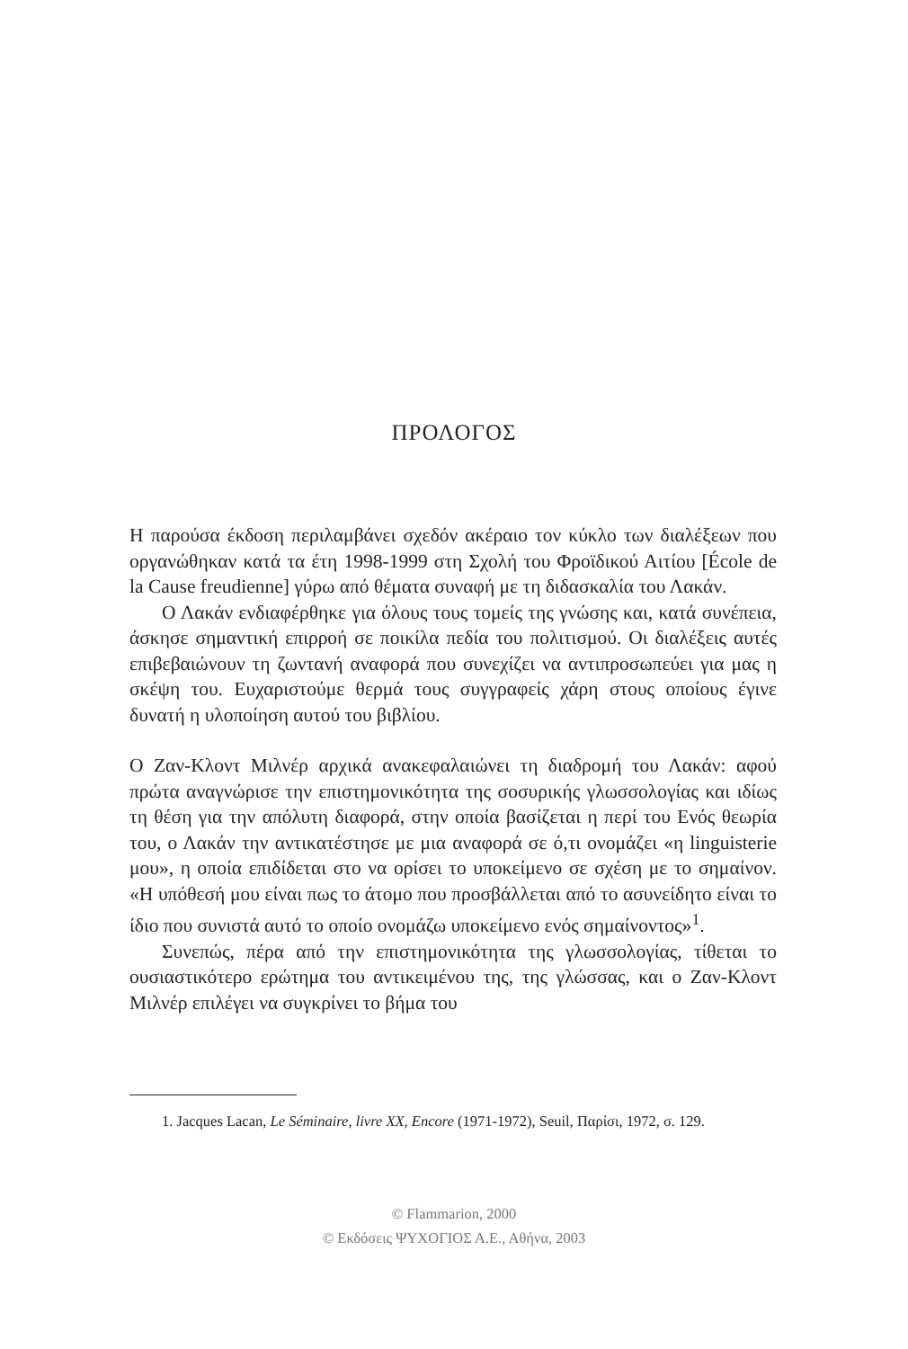ΠΡΟΛΟΓΟΣ
Η παρούσα έκδοση περιλαμβάνει σχεδόν ακέραιο τον κύκλο των διαλέξεων που οργανώθηκαν κατά τα έτη 1998-1999 στη Σχολή του Φροϊδικού Αιτίου [École de la Cause freudienne] γύρω από θέματα συναφή με τη διδασκαλία του Λακάν.
Ο Λακάν ενδιαφέρθηκε για όλους τους τομείς της γνώσης και, κατά συνέπεια, άσκησε σημαντική επιρροή σε ποικίλα πεδία του πολιτισμού. Οι διαλέξεις αυτές επιβεβαιώνουν τη ζωντανή αναφορά που συνεχίζει να αντιπροσωπεύει για μας η σκέψη του. Ευχαριστούμε θερμά τους συγγραφείς χάρη στους οποίους έγινε δυνατή η υλοποίηση αυτού του βιβλίου.
Ο Ζαν-Κλοντ Μιλνέρ αρχικά ανακεφαλαιώνει τη διαδρομή του Λακάν: αφού πρώτα αναγνώρισε την επιστημονικότητα της σοσυρικής γλωσσολογίας και ιδίως τη θέση για την απόλυτη διαφορά, στην οποία βασίζεται η περί του Ενός θεωρία του, ο Λακάν την αντικατέστησε με μια αναφορά σε ό,τι ονομάζει «η linguisterie μου», η οποία επιδίδεται στο να ορίσει το υποκείμενο σε σχέση με το σημαίνον. «Η υπόθεσή μου είναι πως το άτομο που προσβάλλεται από το ασυνείδητο είναι το ίδιο που συνιστά αυτό το οποίο ονομάζω υποκείμενο ενός σημαίνοντος»<sup>1</sup>.
Συνεπώς, πέρα από την επιστημονικότητα της γλωσσολογίας, τίθεται το ουσιαστικότερο ερώτημα του αντικειμένου της, της γλώσσας, και ο Ζαν-Κλοντ Μιλνέρ επιλέγει να συγκρίνει το βήμα του
1. Jacques Lacan, Le Séminaire, livre XX, Encore (1971-1972), Seuil, Παρίσι, 1972, σ. 129.
© Flammarion, 2000
© Εκδόσεις ΨΥΧΟΓΙΟΣ Α.Ε., Αθήνα, 2003